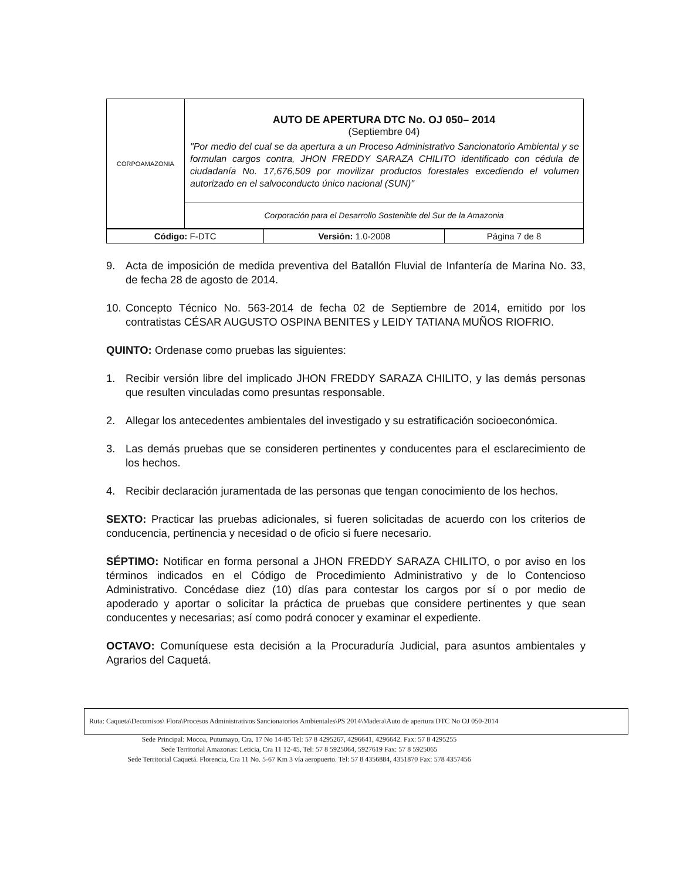| CORPOAMAZONIA | AUTO DE APERTURA DTC No. OJ 050– 2014 (Septiembre 04) "Por medio del cual se da apertura a un Proceso Administrativo Sancionatorio Ambiental y se formulan cargos contra, JHON FREDDY SARAZA CHILITO identificado con cédula de ciudadanía No. 17,676,509 por movilizar productos forestales excediendo el volumen autorizado en el salvoconducto único nacional (SUN)" |
| | Corporación para el Desarrollo Sostenible del Sur de la Amazonia |
| Código: F-DTC | Versión: 1.0-2008 | Página 7 de 8 |
9. Acta de imposición de medida preventiva del Batallón Fluvial de Infantería de Marina No. 33, de fecha 28 de agosto de 2014.
10. Concepto Técnico No. 563-2014 de fecha 02 de Septiembre de 2014, emitido por los contratistas CÉSAR AUGUSTO OSPINA BENITES y LEIDY TATIANA MUÑOS RIOFRIO.
QUINTO: Ordenase como pruebas las siguientes:
1. Recibir versión libre del implicado JHON FREDDY SARAZA CHILITO, y las demás personas que resulten vinculadas como presuntas responsable.
2. Allegar los antecedentes ambientales del investigado y su estratificación socioeconómica.
3. Las demás pruebas que se consideren pertinentes y conducentes para el esclarecimiento de los hechos.
4. Recibir declaración juramentada de las personas que tengan conocimiento de los hechos.
SEXTO: Practicar las pruebas adicionales, si fueren solicitadas de acuerdo con los criterios de conducencia, pertinencia y necesidad o de oficio si fuere necesario.
SÉPTIMO: Notificar en forma personal a JHON FREDDY SARAZA CHILITO, o por aviso en los términos indicados en el Código de Procedimiento Administrativo y de lo Contencioso Administrativo. Concédase diez (10) días para contestar los cargos por sí o por medio de apoderado y aportar o solicitar la práctica de pruebas que considere pertinentes y que sean conducentes y necesarias; así como podrá conocer y examinar el expediente.
OCTAVO: Comuníquese esta decisión a la Procuraduría Judicial, para asuntos ambientales y Agrarios del Caquetá.
Ruta: Caqueta\Decomisos\ Flora\Procesos Administrativos Sancionatorios Ambientales\PS 2014\Madera\Auto de apertura DTC No OJ 050-2014
Sede Principal: Mocoa, Putumayo, Cra. 17 No 14-85 Tel: 57 8 4295267, 4296641, 4296642. Fax: 57 8 4295255
Sede Territorial Amazonas: Leticia, Cra 11 12-45, Tel: 57 8 5925064, 5927619 Fax: 57 8 5925065
Sede Territorial Caquetá. Florencia, Cra 11 No. 5-67 Km 3 vía aeropuerto. Tel: 57 8 4356884, 4351870 Fax: 578 4357456